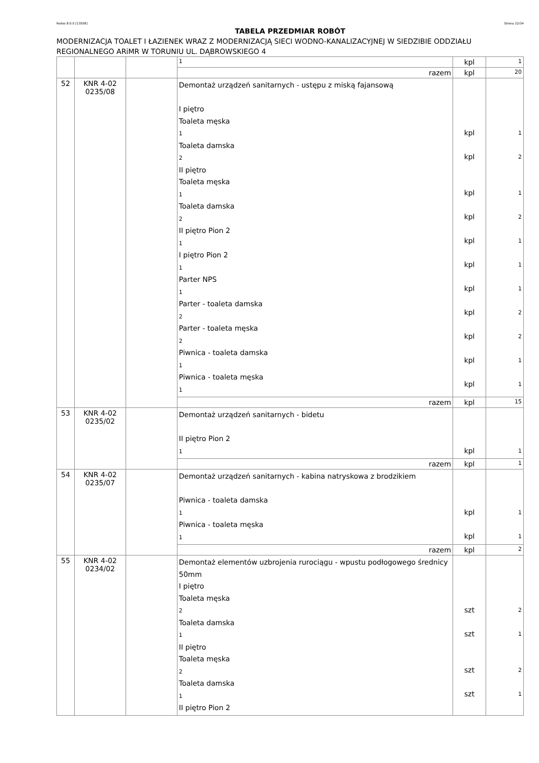Rodos 8.0.0 [13558] Strona 22/34
TABELA PRZEDMIAR ROBÓT
MODERNIZACJA TOALET I ŁAZIENEK WRAZ Z MODERNIZACJĄ SIECI WODNO-KANALIZACYJNEJ W SIEDZIBIE ODDZIAŁU REGIONALNEGO ARiMR W TORUNIU UL. DĄBROWSKIEGO 4
| | | | 1 | kpl | 1 |
| | | | razem | kpl | 20 |
| 52 | KNR 4-02 0235/08 | | Demontaż urządzeń sanitarnych - ustępu z miską fajansową I piętro Toaleta męska 1 Toaleta damska 2 II piętro Toaleta męska 1 Toaleta damska 2 II piętro Pion 2 1 I piętro Pion 2 1 Parter NPS 1 Parter - toaleta damska 2 Parter - toaleta męska 2 Piwnica - toaleta damska 1 Piwnica - toaleta męska 1 | kpl kpl kpl kpl kpl kpl kpl kpl kpl kpl kpl | 1 2 1 2 1 1 1 2 2 1 1 |
| | | | razem | kpl | 15 |
| 53 | KNR 4-02 0235/02 | | Demontaż urządzeń sanitarnych - bidetu II piętro Pion 2 1 | kpl | 1 |
| | | | razem | kpl | 1 |
| 54 | KNR 4-02 0235/07 | | Demontaż urządzeń sanitarnych - kabina natryskowa z brodzikiem Piwnica - toaleta damska 1 Piwnica - toaleta męska 1 | kpl kpl | 1 1 |
| | | | razem | kpl | 2 |
| 55 | KNR 4-02 0234/02 | | Demontaż elementów uzbrojenia rurociągu - wpustu podłogowego średnicy 50mm I piętro Toaleta męska 2 Toaleta damska 1 II piętro Toaleta męska 2 Toaleta damska 1 II piętro Pion 2 | szt szt szt szt | 2 1 2 1 |